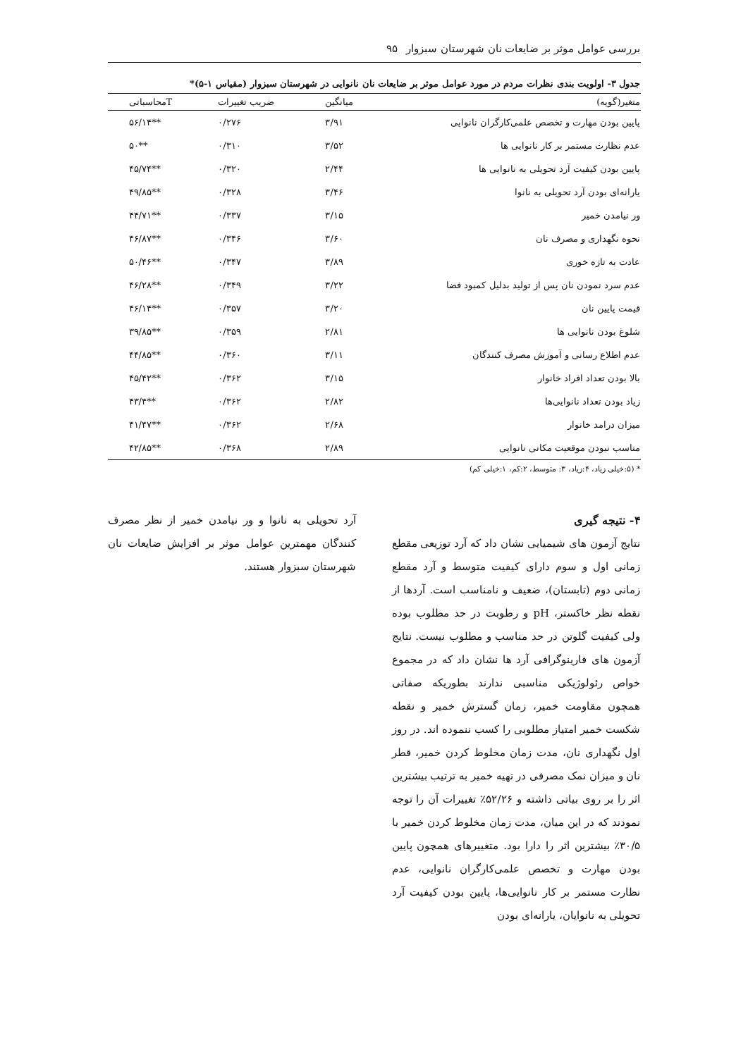بررسی عوامل موثر بر ضایعات نان شهرستان سبزوار ۹۵
جدول ۳- اولویت بندی نظرات مردم در مورد عوامل موثر بر ضایعات نان نانوایی در شهرستان سبزوار (مقیاس ۱-۵)*
| متغیر(گویه) | میانگین | ضریب تغییرات | Tمحاسباتی |
| --- | --- | --- | --- |
| پایین بودن مهارت و تخصص علمی‌کارگران نانوایی | ۳/۹۱ | ۰/۲۷۶ | **۵۶/۱۴ |
| عدم نظارت مستمر بر کار نانوایی ها | ۳/۵۲ | ۰/۳۱۰ | **۵۰ |
| پایین بودن کیفیت آرد تحویلی به نانوایی ها | ۲/۴۴ | ۰/۳۲۰ | **۴۵/۷۴ |
| یارانه‌ای بودن آرد تحویلی به نانوا | ۳/۴۶ | ۰/۳۲۸ | **۴۹/۸۵ |
| ور نیامدن خمیر | ۳/۱۵ | ۰/۳۳۷ | **۴۴/۷۱ |
| نحوه نگهداری و مصرف نان | ۳/۶۰ | ۰/۳۴۶ | **۴۶/۸۷ |
| عادت به تازه خوری | ۳/۸۹ | ۰/۳۴۷ | **۵۰/۴۶ |
| عدم سرد نمودن نان پس از تولید بدلیل کمبود فضا | ۳/۲۲ | ۰/۳۴۹ | **۴۶/۲۸ |
| قیمت پایین نان | ۳/۲۰ | ۰/۳۵۷ | **۴۶/۱۴ |
| شلوغ بودن نانوایی ها | ۲/۸۱ | ۰/۳۵۹ | **۳۹/۸۵ |
| عدم اطلاع رسانی و آموزش مصرف کنندگان | ۳/۱۱ | ۰/۳۶۰ | **۴۴/۸۵ |
| بالا بودن تعداد افراد خانوار | ۳/۱۵ | ۰/۳۶۲ | **۴۵/۴۲ |
| زیاد بودن تعداد نانوایی‌ها | ۲/۸۲ | ۰/۳۶۲ | **۴۳/۴ |
| میزان درامد خانوار | ۲/۶۸ | ۰/۳۶۲ | **۴۱/۴۷ |
| مناسب نبودن موقعیت مکانی نانوایی | ۲/۸۹ | ۰/۳۶۸ | **۴۲/۸۵ |
* (۵:خیلی زیاد، ۴:زیاد، ۳: متوسط، ۲:کم، ۱:خیلی کم)
۴- نتیجه گیری
نتایج آزمون های شیمیایی نشان داد که آرد توزیعی مقطع زمانی اول و سوم دارای کیفیت متوسط و آرد مقطع زمانی دوم (تابستان)، ضعیف و نامناسب است. آردها از نقطه نظر خاکستر، pH و رطوبت در حد مطلوب بوده ولی کیفیت گلوتن در حد مناسب و مطلوب نیست. نتایج آزمون های فارینوگرافی آرد ها نشان داد که در مجموع خواص رئولوژیکی مناسبی ندارند بطوریکه صفاتی همچون مقاومت خمیر، زمان گسترش خمیر و نقطه شکست خمیر امتیاز مطلوبی را کسب ننموده اند. در روز اول نگهداری نان، مدت زمان مخلوط کردن خمیر، قطر نان و میزان نمک مصرفی در تهیه خمیر به ترتیب بیشترین اثر را بر روی بیاتی داشته و ۵۲/۲۶٪ تغییرات آن را توجه نمودند که در این میان، مدت زمان مخلوط کردن خمیر با ۳۰/۵٪ بیشترین اثر را دارا بود. متغییرهای همچون پایین بودن مهارت و تخصص علمی‌کارگران نانوایی، عدم نظارت مستمر بر کار نانوایی‌ها، پایین بودن کیفیت آرد تحویلی به نانوایان، یارانه‌ای بودن
آرد تحویلی به نانوا و ور نیامدن خمیر از نظر مصرف کنندگان مهمترین عوامل موثر بر افزایش ضایعات نان شهرستان سبزوار هستند.